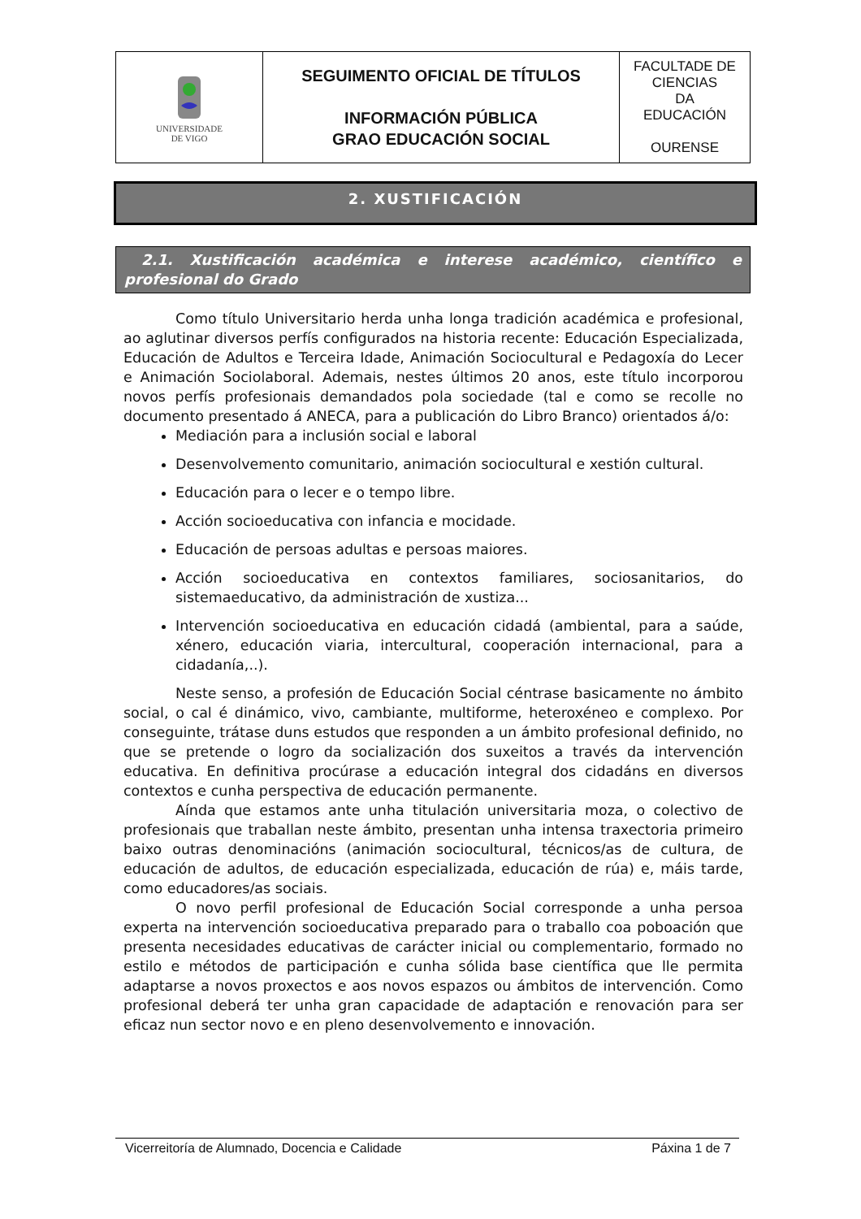| UNIVERSIDADE DE VIGO | SEGUIMENTO OFICIAL DE TÍTULOS INFORMACIÓN PÚBLICA GRAO EDUCACIÓN SOCIAL | FACULTADE DE CIENCIAS DA EDUCACIÓN OURENSE |
2. XUSTIFICACIÓN
2.1. Xustificación académica e interese académico, científico e profesional do Grado
Como título Universitario herda unha longa tradición académica e profesional, ao aglutinar diversos perfís configurados na historia recente: Educación Especializada, Educación de Adultos e Terceira Idade, Animación Sociocultural e Pedagoxía do Lecer e Animación Sociolaboral. Ademais, nestes últimos 20 anos, este título incorporou novos perfís profesionais demandados pola sociedade (tal e como se recolle no documento presentado á ANECA, para a publicación do Libro Branco) orientados á/o:
Mediación para a inclusión social e laboral
Desenvolvemento comunitario, animación sociocultural e xestión cultural.
Educación para o lecer e o tempo libre.
Acción socioeducativa con infancia e mocidade.
Educación de persoas adultas e persoas maiores.
Acción socioeducativa en contextos familiares, sociosanitarios, do sistemaeducativo, da administración de xustiza...
Intervención socioeducativa en educación cidadá (ambiental, para a saúde, xénero, educación viaria, intercultural, cooperación internacional, para a cidadanía,..).
Neste senso, a profesión de Educación Social céntrase basicamente no ámbito social, o cal é dinámico, vivo, cambiante, multiforme, heteroxéneo e complexo. Por conseguinte, trátase duns estudos que responden a un ámbito profesional definido, no que se pretende o logro da socialización dos suxeitos a través da intervención educativa. En definitiva procúrase a educación integral dos cidadáns en diversos contextos e cunha perspectiva de educación permanente.
Aínda que estamos ante unha titulación universitaria moza, o colectivo de profesionais que traballan neste ámbito, presentan unha intensa traxectoria primeiro baixo outras denominacións (animación sociocultural, técnicos/as de cultura, de educación de adultos, de educación especializada, educación de rúa) e, máis tarde, como educadores/as sociais.
O novo perfil profesional de Educación Social corresponde a unha persoa experta na intervención socioeducativa preparado para o traballo coa poboación que presenta necesidades educativas de carácter inicial ou complementario, formado no estilo e métodos de participación e cunha sólida base científica que lle permita adaptarse a novos proxectos e aos novos espazos ou ámbitos de intervención. Como profesional deberá ter unha gran capacidade de adaptación e renovación para ser eficaz nun sector novo e en pleno desenvolvemento e innovación.
Vicerreitoría de Alumnado, Docencia e Calidade Páxina 1 de 7